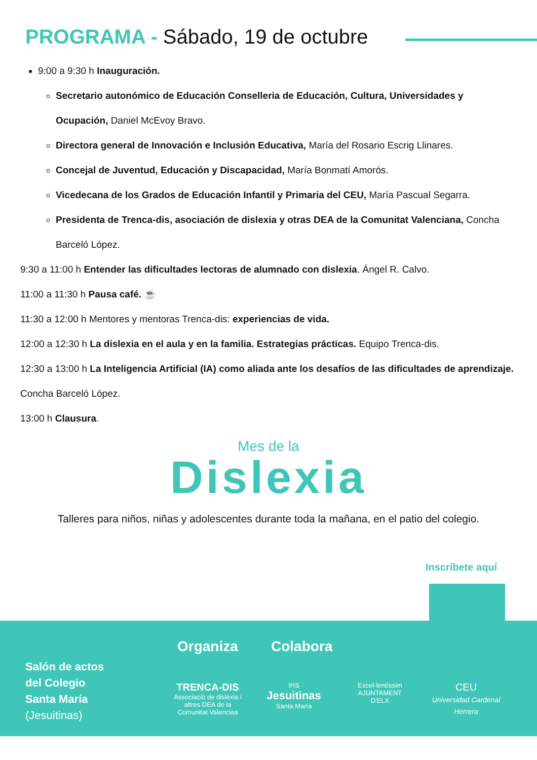PROGRAMA - Sábado, 19 de octubre
9:00 a 9:30 h Inauguración.
Secretario autonómico de Educación Conselleria de Educación, Cultura, Universidades y Ocupación, Daniel McEvoy Bravo.
Directora general de Innovación e Inclusión Educativa, María del Rosario Escrig Llinares.
Concejal de Juventud, Educación y Discapacidad, María Bonmatí Amorós.
Vicedecana de los Grados de Educación Infantil y Primaria del CEU, María Pascual Segarra.
Presidenta de Trenca-dis, asociación de dislexia y otras DEA de la Comunitat Valenciana, Concha Barceló López.
9:30 a 11:00 h Entender las dificultades lectoras de alumnado con dislexia. Ángel R. Calvo.
11:00 a 11:30 h Pausa café. ☕
11:30 a 12:00 h Mentores y mentoras Trenca-dis: experiencias de vida.
12:00 a 12:30 h La dislexia en el aula y en la familia. Estrategias prácticas. Equipo Trenca-dis.
12:30 a 13:00 h La Inteligencia Artificial (IA) como aliada ante los desafíos de las dificultades de aprendizaje. Concha Barceló López.
13:00 h Clausura.
Mes de la
Dislexia
Talleres para niños, niñas y adolescentes durante toda la mañana, en el patio del colegio.
Inscríbete aquí
Organiza Colabora
Salón de actos
del Colegio
Santa María
(Jesuitinas)
TRENCA-DIS
Associació de dislèxia i altres DEA de la Comunitat Valenciaa
IHS
Jesuitinas
Santa María
Excel·lentíssim
AJUNTAMENT
D'ELX
CEU
Universidad Cardenal Herrera